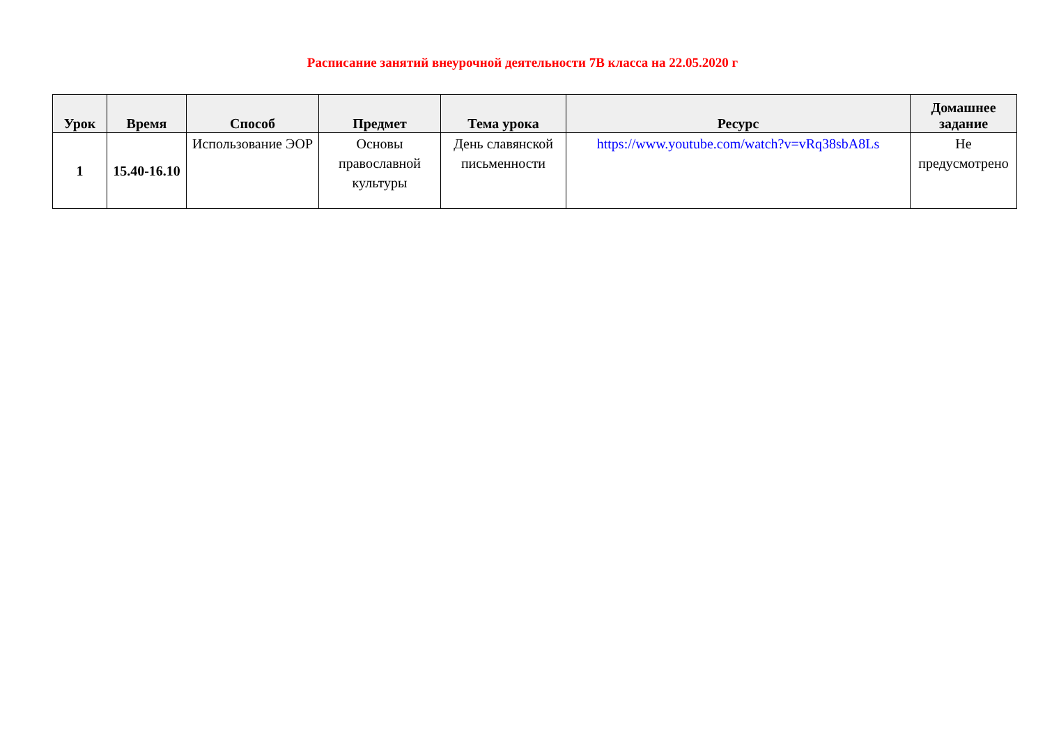Расписание занятий внеурочной деятельности 7В класса на 22.05.2020 г
| Урок | Время | Способ | Предмет | Тема урока | Ресурс | Домашнее задание |
| --- | --- | --- | --- | --- | --- | --- |
| 1 | 15.40-16.10 | Использование ЭОР | Основы православной культуры | День славянской письменности | https://www.youtube.com/watch?v=vRq38sbA8Ls | Не предусмотрено |